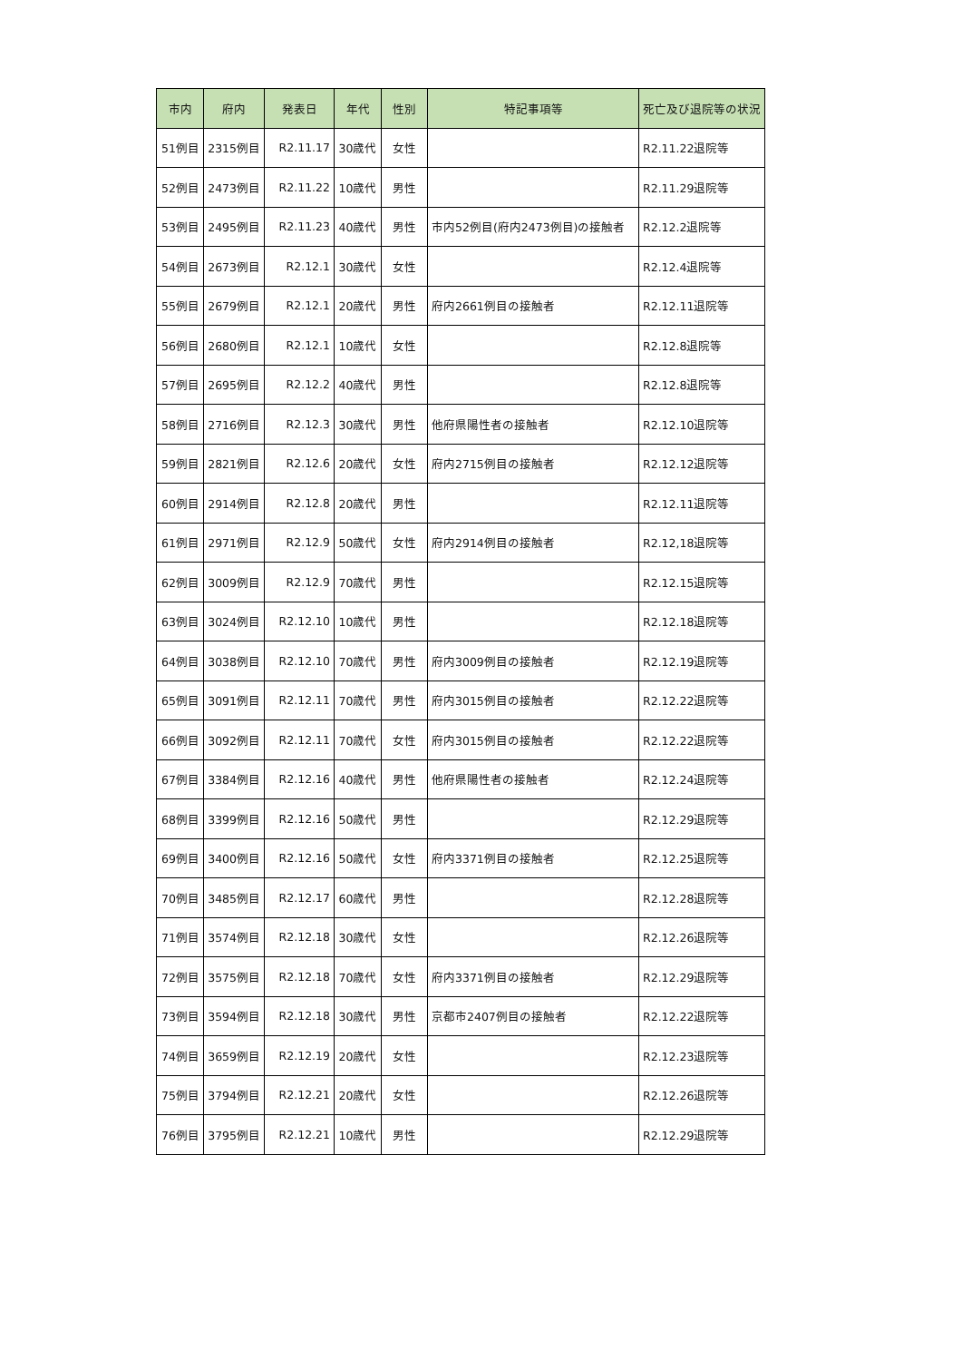| 市内 | 府内 | 発表日 | 年代 | 性別 | 特記事項等 | 死亡及び退院等の状況 |
| --- | --- | --- | --- | --- | --- | --- |
| 51例目 | 2315例目 | R2.11.17 | 30歳代 | 女性 | | R2.11.22退院等 |
| 52例目 | 2473例目 | R2.11.22 | 10歳代 | 男性 | | R2.11.29退院等 |
| 53例目 | 2495例目 | R2.11.23 | 40歳代 | 男性 | 市内52例目(府内2473例目)の接触者 | R2.12.2退院等 |
| 54例目 | 2673例目 | R2.12.1 | 30歳代 | 女性 | | R2.12.4退院等 |
| 55例目 | 2679例目 | R2.12.1 | 20歳代 | 男性 | 府内2661例目の接触者 | R2.12.11退院等 |
| 56例目 | 2680例目 | R2.12.1 | 10歳代 | 女性 | | R2.12.8退院等 |
| 57例目 | 2695例目 | R2.12.2 | 40歳代 | 男性 | | R2.12.8退院等 |
| 58例目 | 2716例目 | R2.12.3 | 30歳代 | 男性 | 他府県陽性者の接触者 | R2.12.10退院等 |
| 59例目 | 2821例目 | R2.12.6 | 20歳代 | 女性 | 府内2715例目の接触者 | R2.12.12退院等 |
| 60例目 | 2914例目 | R2.12.8 | 20歳代 | 男性 | | R2.12.11退院等 |
| 61例目 | 2971例目 | R2.12.9 | 50歳代 | 女性 | 府内2914例目の接触者 | R2.12,18退院等 |
| 62例目 | 3009例目 | R2.12.9 | 70歳代 | 男性 | | R2.12.15退院等 |
| 63例目 | 3024例目 | R2.12.10 | 10歳代 | 男性 | | R2.12.18退院等 |
| 64例目 | 3038例目 | R2.12.10 | 70歳代 | 男性 | 府内3009例目の接触者 | R2.12.19退院等 |
| 65例目 | 3091例目 | R2.12.11 | 70歳代 | 男性 | 府内3015例目の接触者 | R2.12.22退院等 |
| 66例目 | 3092例目 | R2.12.11 | 70歳代 | 女性 | 府内3015例目の接触者 | R2.12.22退院等 |
| 67例目 | 3384例目 | R2.12.16 | 40歳代 | 男性 | 他府県陽性者の接触者 | R2.12.24退院等 |
| 68例目 | 3399例目 | R2.12.16 | 50歳代 | 男性 | | R2.12.29退院等 |
| 69例目 | 3400例目 | R2.12.16 | 50歳代 | 女性 | 府内3371例目の接触者 | R2.12.25退院等 |
| 70例目 | 3485例目 | R2.12.17 | 60歳代 | 男性 | | R2.12.28退院等 |
| 71例目 | 3574例目 | R2.12.18 | 30歳代 | 女性 | | R2.12.26退院等 |
| 72例目 | 3575例目 | R2.12.18 | 70歳代 | 女性 | 府内3371例目の接触者 | R2.12.29退院等 |
| 73例目 | 3594例目 | R2.12.18 | 30歳代 | 男性 | 京都市2407例目の接触者 | R2.12.22退院等 |
| 74例目 | 3659例目 | R2.12.19 | 20歳代 | 女性 | | R2.12.23退院等 |
| 75例目 | 3794例目 | R2.12.21 | 20歳代 | 女性 | | R2.12.26退院等 |
| 76例目 | 3795例目 | R2.12.21 | 10歳代 | 男性 | | R2.12.29退院等 |